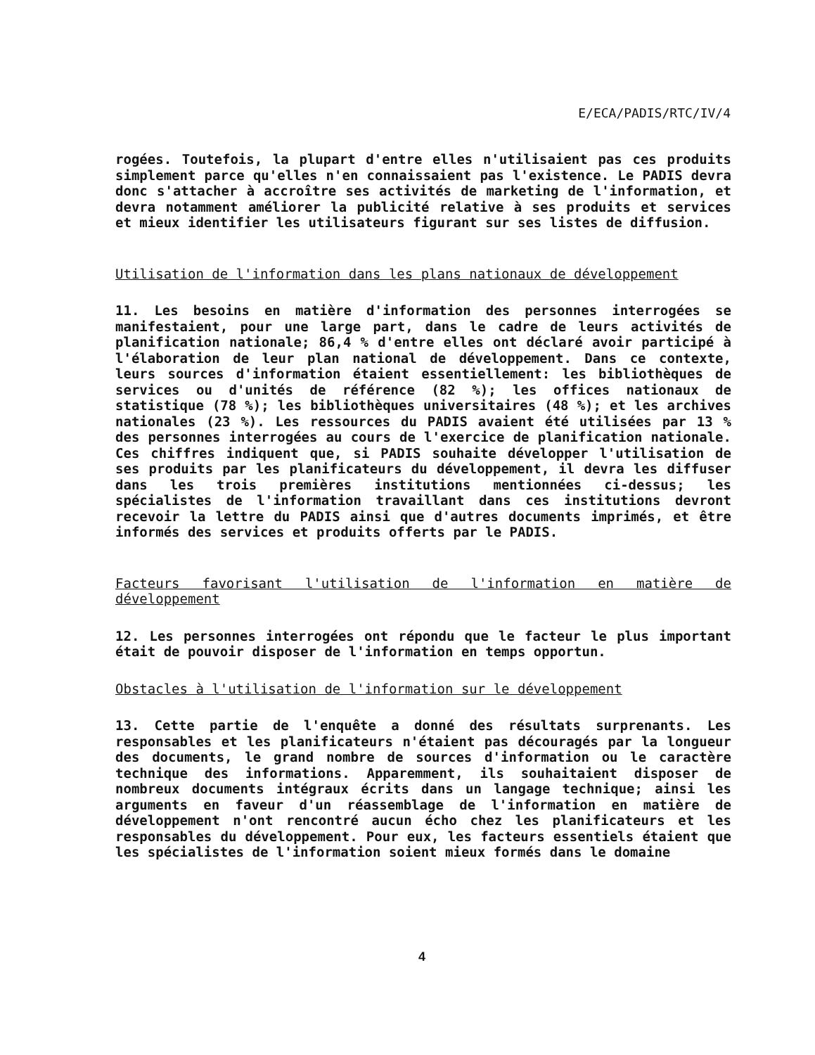E/ECA/PADIS/RTC/IV/4
rogées. Toutefois, la plupart d'entre elles n'utilisaient pas ces produits simplement parce qu'elles n'en connaissaient pas l'existence. Le PADIS devra donc s'attacher à accroître ses activités de marketing de l'information, et devra notamment améliorer la publicité relative à ses produits et services et mieux identifier les utilisateurs figurant sur ses listes de diffusion.
Utilisation de l'information dans les plans nationaux de développement
11. Les besoins en matière d'information des personnes interrogées se manifestaient, pour une large part, dans le cadre de leurs activités de planification nationale; 86,4 % d'entre elles ont déclaré avoir participé à l'élaboration de leur plan national de développement. Dans ce contexte, leurs sources d'information étaient essentiellement: les bibliothèques de services ou d'unités de référence (82 %); les offices nationaux de statistique (78 %); les bibliothèques universitaires (48 %); et les archives nationales (23 %). Les ressources du PADIS avaient été utilisées par 13 % des personnes interrogées au cours de l'exercice de planification nationale. Ces chiffres indiquent que, si PADIS souhaite développer l'utilisation de ses produits par les planificateurs du développement, il devra les diffuser dans les trois premières institutions mentionnées ci-dessus; les spécialistes de l'information travaillant dans ces institutions devront recevoir la lettre du PADIS ainsi que d'autres documents imprimés, et être informés des services et produits offerts par le PADIS.
Facteurs favorisant l'utilisation de l'information en matière de développement
12. Les personnes interrogées ont répondu que le facteur le plus important était de pouvoir disposer de l'information en temps opportun.
Obstacles à l'utilisation de l'information sur le développement
13. Cette partie de l'enquête a donné des résultats surprenants. Les responsables et les planificateurs n'étaient pas découragés par la longueur des documents, le grand nombre de sources d'information ou le caractère technique des informations. Apparemment, ils souhaitaient disposer de nombreux documents intégraux écrits dans un langage technique; ainsi les arguments en faveur d'un réassemblage de l'information en matière de développement n'ont rencontré aucun écho chez les planificateurs et les responsables du développement. Pour eux, les facteurs essentiels étaient que les spécialistes de l'information soient mieux formés dans le domaine
4